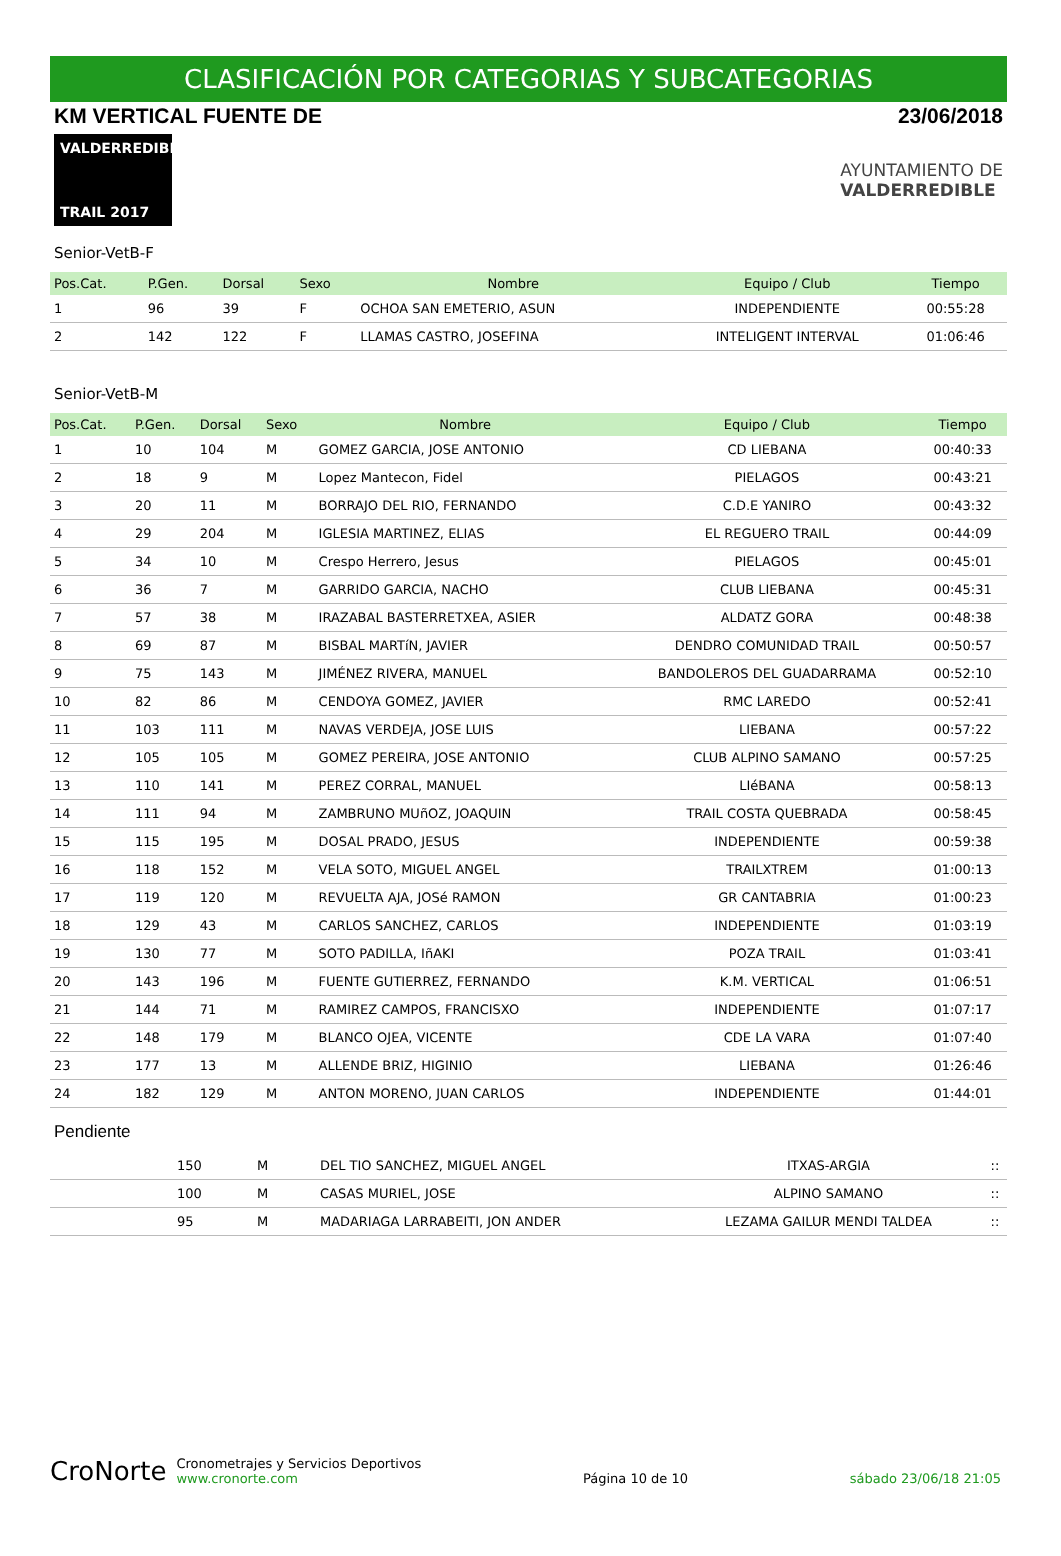CLASIFICACIÓN POR CATEGORIAS Y SUBCATEGORIAS
KM VERTICAL FUENTE DE 23/06/2018
VALDERREDIBLE
TRAIL 2017
AYUNTAMIENTO DE
VALDERREDIBLE
Senior-VetB-F
| Pos.Cat. | P.Gen. | Dorsal | Sexo | Nombre | Equipo / Club | Tiempo |
| --- | --- | --- | --- | --- | --- | --- |
| 1 | 96 | 39 | F | OCHOA SAN EMETERIO, ASUN | INDEPENDIENTE | 00:55:28 |
| 2 | 142 | 122 | F | LLAMAS CASTRO, JOSEFINA | INTELIGENT INTERVAL | 01:06:46 |
Senior-VetB-M
| Pos.Cat. | P.Gen. | Dorsal | Sexo | Nombre | Equipo / Club | Tiempo |
| --- | --- | --- | --- | --- | --- | --- |
| 1 | 10 | 104 | M | GOMEZ GARCIA, JOSE ANTONIO | CD LIEBANA | 00:40:33 |
| 2 | 18 | 9 | M | Lopez Mantecon, Fidel | PIELAGOS | 00:43:21 |
| 3 | 20 | 11 | M | BORRAJO DEL RIO, FERNANDO | C.D.E YANIRO | 00:43:32 |
| 4 | 29 | 204 | M | IGLESIA MARTINEZ, ELIAS | EL REGUERO TRAIL | 00:44:09 |
| 5 | 34 | 10 | M | Crespo Herrero, Jesus | PIELAGOS | 00:45:01 |
| 6 | 36 | 7 | M | GARRIDO GARCIA, NACHO | CLUB LIEBANA | 00:45:31 |
| 7 | 57 | 38 | M | IRAZABAL BASTERRETXEA, ASIER | ALDATZ GORA | 00:48:38 |
| 8 | 69 | 87 | M | BISBAL MARTíN, JAVIER | DENDRO COMUNIDAD TRAIL | 00:50:57 |
| 9 | 75 | 143 | M | JIMÉNEZ RIVERA, MANUEL | BANDOLEROS DEL GUADARRAMA | 00:52:10 |
| 10 | 82 | 86 | M | CENDOYA GOMEZ, JAVIER | RMC LAREDO | 00:52:41 |
| 11 | 103 | 111 | M | NAVAS VERDEJA, JOSE LUIS | LIEBANA | 00:57:22 |
| 12 | 105 | 105 | M | GOMEZ PEREIRA, JOSE ANTONIO | CLUB ALPINO SAMANO | 00:57:25 |
| 13 | 110 | 141 | M | PEREZ CORRAL, MANUEL | LIéBANA | 00:58:13 |
| 14 | 111 | 94 | M | ZAMBRUNO MUñOZ, JOAQUIN | TRAIL COSTA QUEBRADA | 00:58:45 |
| 15 | 115 | 195 | M | DOSAL PRADO, JESUS | INDEPENDIENTE | 00:59:38 |
| 16 | 118 | 152 | M | VELA SOTO, MIGUEL ANGEL | TRAILXTREM | 01:00:13 |
| 17 | 119 | 120 | M | REVUELTA AJA, JOSé RAMON | GR CANTABRIA | 01:00:23 |
| 18 | 129 | 43 | M | CARLOS SANCHEZ, CARLOS | INDEPENDIENTE | 01:03:19 |
| 19 | 130 | 77 | M | SOTO PADILLA, IñAKI | POZA TRAIL | 01:03:41 |
| 20 | 143 | 196 | M | FUENTE GUTIERREZ, FERNANDO | K.M. VERTICAL | 01:06:51 |
| 21 | 144 | 71 | M | RAMIREZ CAMPOS, FRANCISXO | INDEPENDIENTE | 01:07:17 |
| 22 | 148 | 179 | M | BLANCO OJEA, VICENTE | CDE LA VARA | 01:07:40 |
| 23 | 177 | 13 | M | ALLENDE BRIZ, HIGINIO | LIEBANA | 01:26:46 |
| 24 | 182 | 129 | M | ANTON MORENO, JUAN CARLOS | INDEPENDIENTE | 01:44:01 |
Pendiente
| | 150 | M | DEL TIO SANCHEZ, MIGUEL ANGEL | ITXAS-ARGIA | :: |
| | 100 | M | CASAS MURIEL, JOSE | ALPINO SAMANO | :: |
| | 95 | M | MADARIAGA LARRABEITI, JON ANDER | LEZAMA GAILUR MENDI TALDEA | :: |
CroNorte Cronometrajes y Servicios Deportivos
www.cronorte.com
Página 10 de 10
sábado 23/06/18 21:05